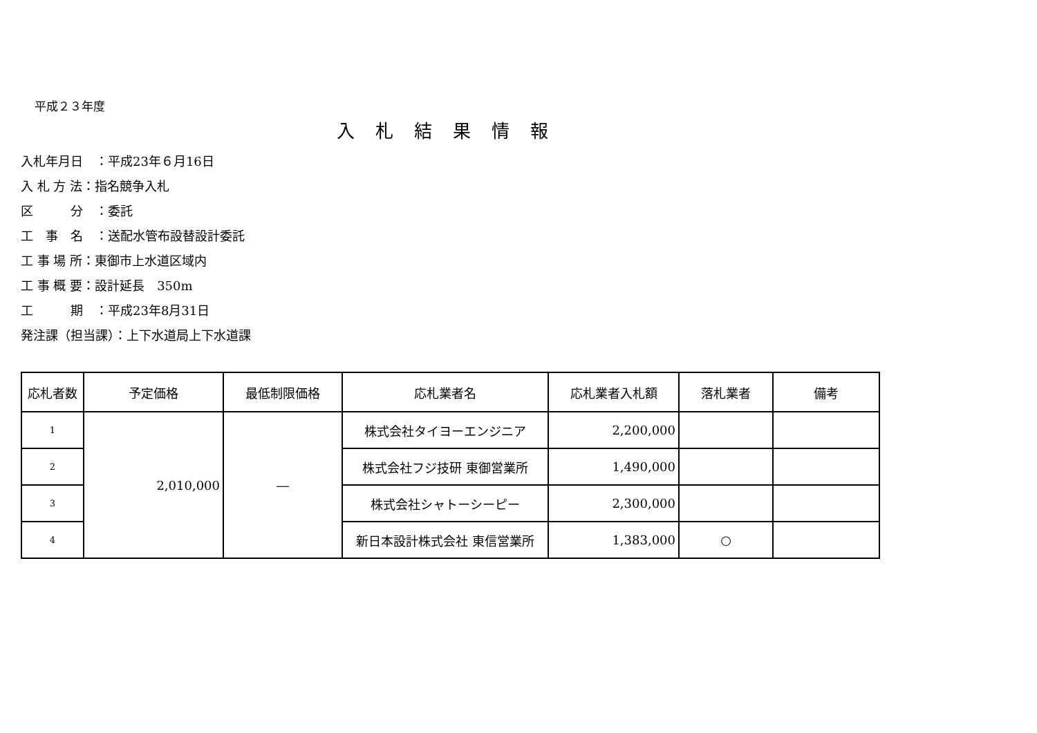平成２３年度
入札結果情報
入札年月日　：平成23年６月16日
入 札 方 法：指名競争入札
区　　　分　：委託
工　事　名　：送配水管布設替設計委託
工 事 場 所：東御市上水道区域内
工 事 概 要：設計延長　350m
工　　　期　：平成23年8月31日
発注課（担当課）：上下水道局上下水道課
| 応札者数 | 予定価格 | 最低制限価格 | 応札業者名 | 応札業者入札額 | 落札業者 | 備考 |
| --- | --- | --- | --- | --- | --- | --- |
| 1 | 2,010,000 | ― | 株式会社タイヨーエンジニア | 2,200,000 | | |
| 2 | | | 株式会社フジ技研 東御営業所 | 1,490,000 | | |
| 3 | | | 株式会社シャトーシーピー | 2,300,000 | | |
| 4 | | | 新日本設計株式会社 東信営業所 | 1,383,000 | ○ | |